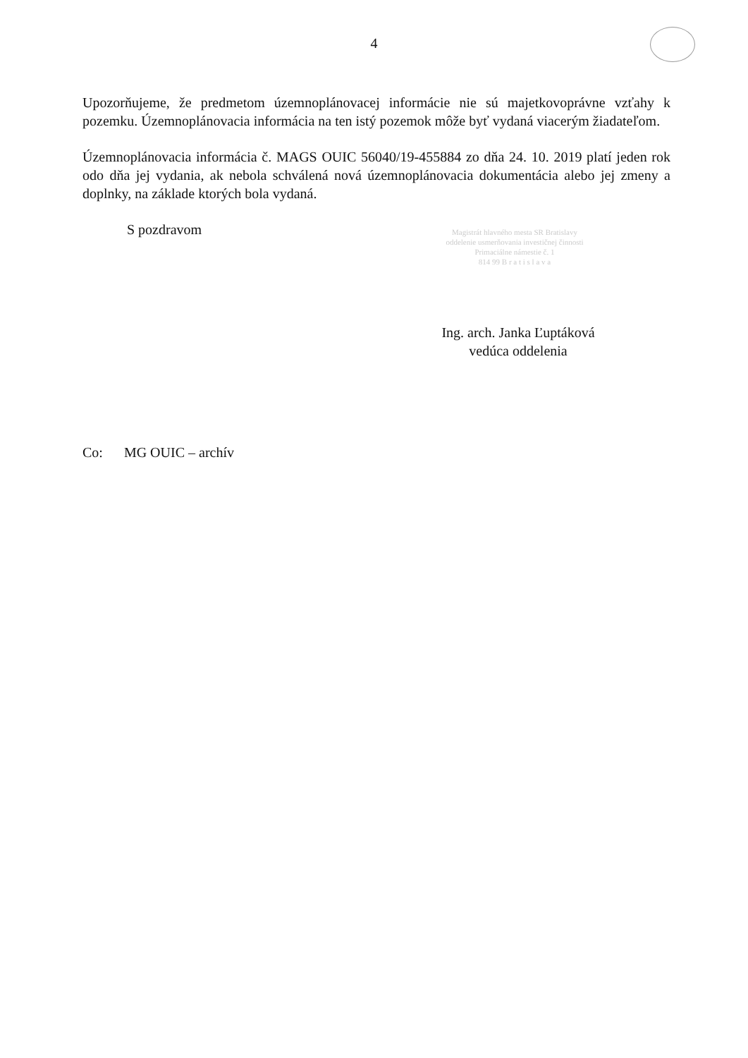4
Upozorňujeme, že predmetom územnoplánovacej informácie nie sú majetkovoprávne vzťahy k pozemku. Územnoplánovacia informácia na ten istý pozemok môže byť vydaná viacerým žiadateľom.
Územnoplánovacia informácia č. MAGS OUIC 56040/19-455884 zo dňa 24. 10. 2019 platí jeden rok odo dňa jej vydania, ak nebola schválená nová územnoplánovacia dokumentácia alebo jej zmeny a doplnky, na základe ktorých bola vydaná.
S pozdravom
Magistrát hlavného mesta SR Bratislavy
oddelenie usmerňovania investičnej činnosti
Primaciálne námestie č. 1
814 99 B r a t i s l a v a
Ing. arch. Janka Ľuptáková
vedúca oddelenia
Co: MG OUIC – archív